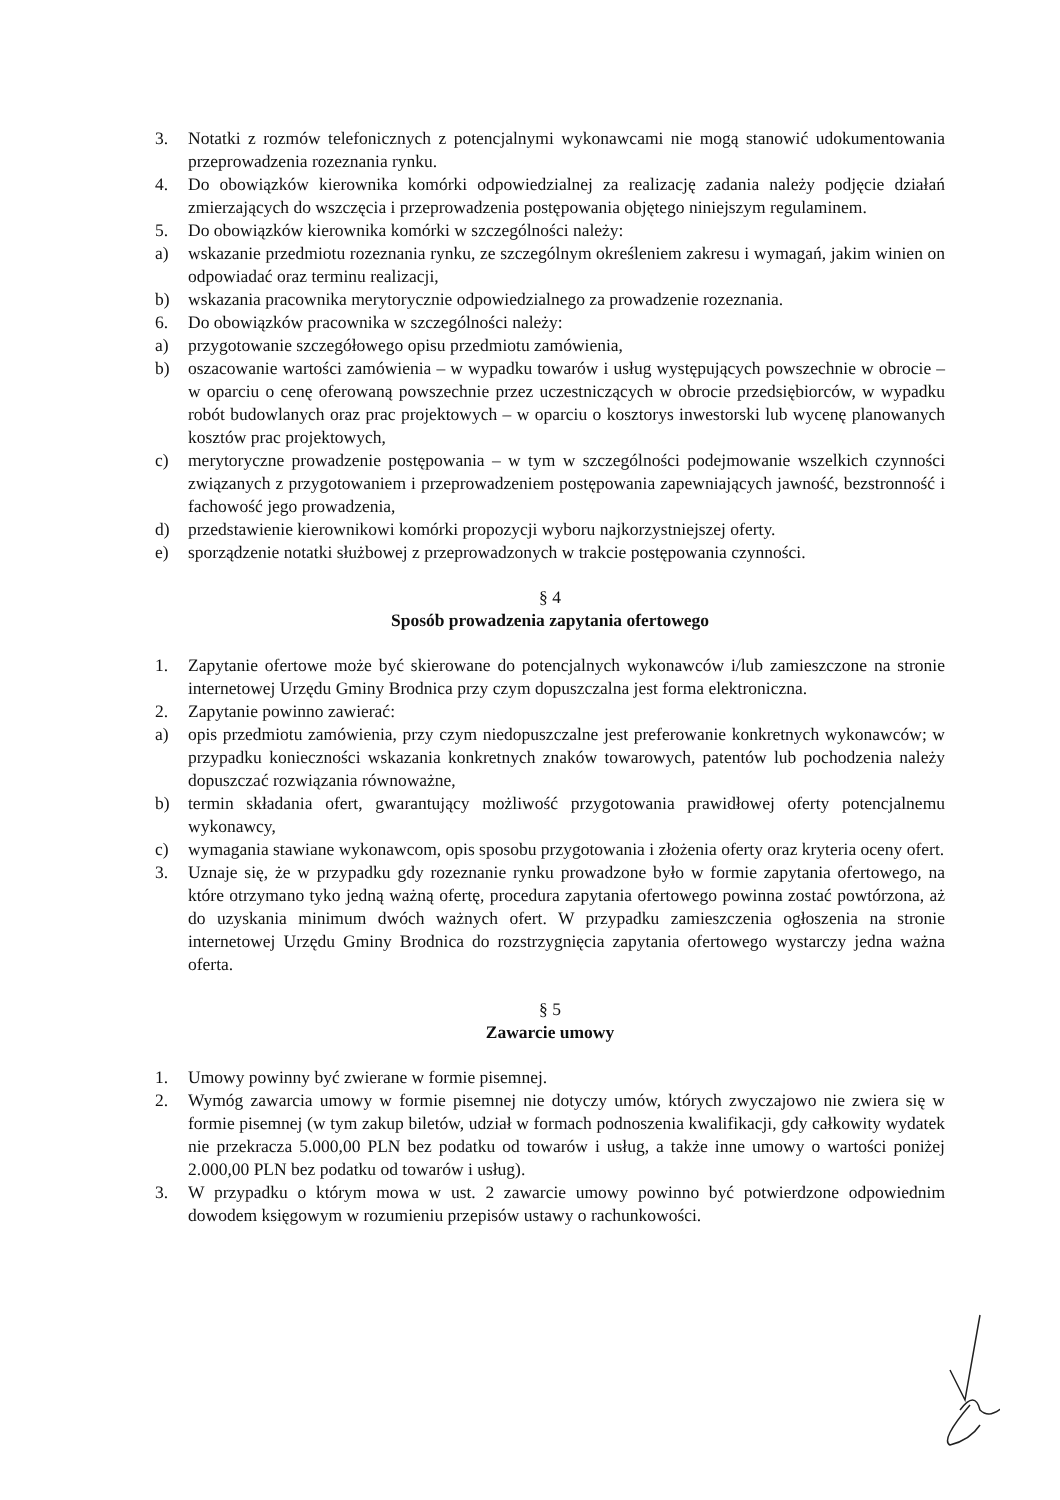3. Notatki z rozmów telefonicznych z potencjalnymi wykonawcami nie mogą stanowić udokumentowania przeprowadzenia rozeznania rynku.
4. Do obowiązków kierownika komórki odpowiedzialnej za realizację zadania należy podjęcie działań zmierzających do wszczęcia i przeprowadzenia postępowania objętego niniejszym regulaminem.
5. Do obowiązków kierownika komórki w szczególności należy:
a) wskazanie przedmiotu rozeznania rynku, ze szczególnym określeniem zakresu i wymagań, jakim winien on odpowiadać oraz terminu realizacji,
b) wskazania pracownika merytorycznie odpowiedzialnego za prowadzenie rozeznania.
6. Do obowiązków pracownika w szczególności należy:
a) przygotowanie szczegółowego opisu przedmiotu zamówienia,
b) oszacowanie wartości zamówienia – w wypadku towarów i usług występujących powszechnie w obrocie – w oparciu o cenę oferowaną powszechnie przez uczestniczących w obrocie przedsiębiorców, w wypadku robót budowlanych oraz prac projektowych – w oparciu o kosztorys inwestorski lub wycenę planowanych kosztów prac projektowych,
c) merytoryczne prowadzenie postępowania – w tym w szczególności podejmowanie wszelkich czynności związanych z przygotowaniem i przeprowadzeniem postępowania zapewniających jawność, bezstronność i fachowość jego prowadzenia,
d) przedstawienie kierownikowi komórki propozycji wyboru najkorzystniejszej oferty.
e) sporządzenie notatki służbowej z przeprowadzonych w trakcie postępowania czynności.
§ 4
Sposób prowadzenia zapytania ofertowego
1. Zapytanie ofertowe może być skierowane do potencjalnych wykonawców i/lub zamieszczone na stronie internetowej Urzędu Gminy Brodnica przy czym dopuszczalna jest forma elektroniczna.
2. Zapytanie powinno zawierać:
a) opis przedmiotu zamówienia, przy czym niedopuszczalne jest preferowanie konkretnych wykonawców; w przypadku konieczności wskazania konkretnych znaków towarowych, patentów lub pochodzenia należy dopuszczać rozwiązania równoważne,
b) termin składania ofert, gwarantujący możliwość przygotowania prawidłowej oferty potencjalnemu wykonawcy,
c) wymagania stawiane wykonawcom, opis sposobu przygotowania i złożenia oferty oraz kryteria oceny ofert.
3. Uznaje się, że w przypadku gdy rozeznanie rynku prowadzone było w formie zapytania ofertowego, na które otrzymano tyko jedną ważną ofertę, procedura zapytania ofertowego powinna zostać powtórzona, aż do uzyskania minimum dwóch ważnych ofert. W przypadku zamieszczenia ogłoszenia na stronie internetowej Urzędu Gminy Brodnica do rozstrzygnięcia zapytania ofertowego wystarczy jedna ważna oferta.
§ 5
Zawarcie umowy
1. Umowy powinny być zwierane w formie pisemnej.
2. Wymóg zawarcia umowy w formie pisemnej nie dotyczy umów, których zwyczajowo nie zwiera się w formie pisemnej (w tym zakup biletów, udział w formach podnoszenia kwalifikacji, gdy całkowity wydatek nie przekracza 5.000,00 PLN bez podatku od towarów i usług, a także inne umowy o wartości poniżej 2.000,00 PLN bez podatku od towarów i usług).
3. W przypadku o którym mowa w ust. 2 zawarcie umowy powinno być potwierdzone odpowiednim dowodem księgowym w rozumieniu przepisów ustawy o rachunkowości.